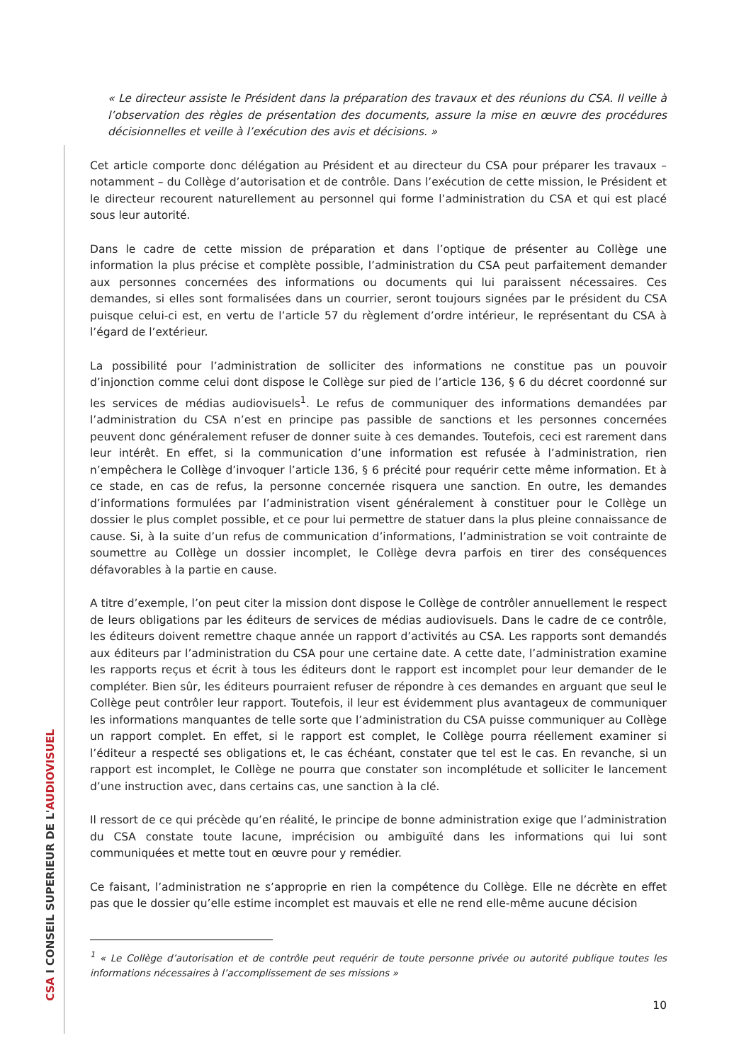CSA I CONSEIL SUPERIEUR DE L'AUDIOVISUEL
« Le directeur assiste le Président dans la préparation des travaux et des réunions du CSA. Il veille à l’observation des règles de présentation des documents, assure la mise en œuvre des procédures décisionnelles et veille à l’exécution des avis et décisions. »
Cet article comporte donc délégation au Président et au directeur du CSA pour préparer les travaux – notamment – du Collège d’autorisation et de contrôle. Dans l’exécution de cette mission, le Président et le directeur recourent naturellement au personnel qui forme l’administration du CSA et qui est placé sous leur autorité.
Dans le cadre de cette mission de préparation et dans l’optique de présenter au Collège une information la plus précise et complète possible, l’administration du CSA peut parfaitement demander aux personnes concernées des informations ou documents qui lui paraissent nécessaires. Ces demandes, si elles sont formalisées dans un courrier, seront toujours signées par le président du CSA puisque celui-ci est, en vertu de l’article 57 du règlement d’ordre intérieur, le représentant du CSA à l’égard de l’extérieur.
La possibilité pour l’administration de solliciter des informations ne constitue pas un pouvoir d’injonction comme celui dont dispose le Collège sur pied de l’article 136, § 6 du décret coordonné sur les services de médias audiovisuels<sup>1</sup>. Le refus de communiquer des informations demandées par l’administration du CSA n’est en principe pas passible de sanctions et les personnes concernées peuvent donc généralement refuser de donner suite à ces demandes. Toutefois, ceci est rarement dans leur intérêt. En effet, si la communication d’une information est refusée à l’administration, rien n’empêchera le Collège d’invoquer l’article 136, § 6 précité pour requérir cette même information. Et à ce stade, en cas de refus, la personne concernée risquera une sanction. En outre, les demandes d’informations formulées par l’administration visent généralement à constituer pour le Collège un dossier le plus complet possible, et ce pour lui permettre de statuer dans la plus pleine connaissance de cause. Si, à la suite d’un refus de communication d’informations, l’administration se voit contrainte de soumettre au Collège un dossier incomplet, le Collège devra parfois en tirer des conséquences défavorables à la partie en cause.
A titre d’exemple, l’on peut citer la mission dont dispose le Collège de contrôler annuellement le respect de leurs obligations par les éditeurs de services de médias audiovisuels. Dans le cadre de ce contrôle, les éditeurs doivent remettre chaque année un rapport d’activités au CSA. Les rapports sont demandés aux éditeurs par l’administration du CSA pour une certaine date. A cette date, l’administration examine les rapports reçus et écrit à tous les éditeurs dont le rapport est incomplet pour leur demander de le compléter. Bien sûr, les éditeurs pourraient refuser de répondre à ces demandes en arguant que seul le Collège peut contrôler leur rapport. Toutefois, il leur est évidemment plus avantageux de communiquer les informations manquantes de telle sorte que l’administration du CSA puisse communiquer au Collège un rapport complet. En effet, si le rapport est complet, le Collège pourra réellement examiner si l’éditeur a respecté ses obligations et, le cas échéant, constater que tel est le cas. En revanche, si un rapport est incomplet, le Collège ne pourra que constater son incomplétude et solliciter le lancement d’une instruction avec, dans certains cas, une sanction à la clé.
Il ressort de ce qui précède qu’en réalité, le principe de bonne administration exige que l’administration du CSA constate toute lacune, imprécision ou ambiguïté dans les informations qui lui sont communiquées et mette tout en œuvre pour y remédier.
Ce faisant, l’administration ne s’approprie en rien la compétence du Collège. Elle ne décrète en effet pas que le dossier qu’elle estime incomplet est mauvais et elle ne rend elle-même aucune décision
<sup>1</sup> « Le Collège d’autorisation et de contrôle peut requérir de toute personne privée ou autorité publique toutes les informations nécessaires à l’accomplissement de ses missions »
10